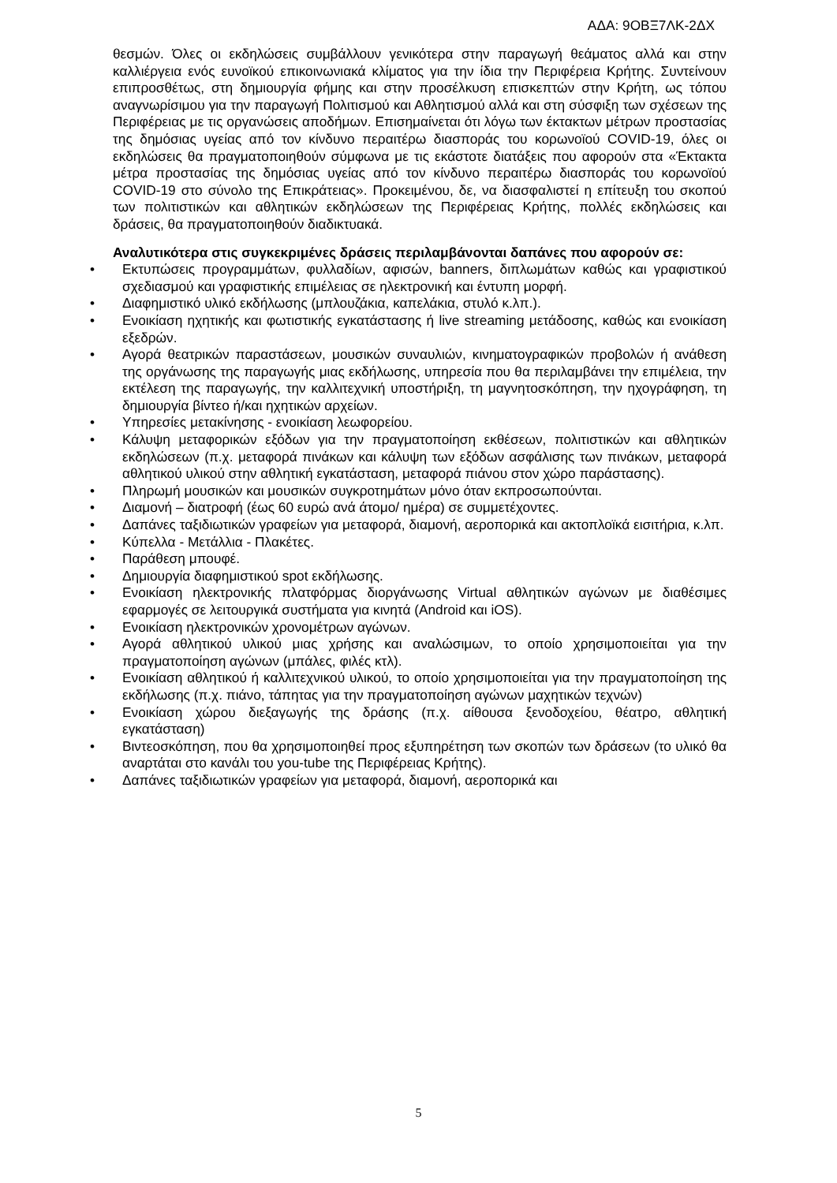ΑΔΑ: 9ΟΒΞ7ΛΚ-2ΔΧ
θεσμών. Όλες οι εκδηλώσεις συμβάλλουν γενικότερα στην παραγωγή θεάματος αλλά και στην καλλιέργεια ενός ευνοϊκού επικοινωνιακά κλίματος για την ίδια την Περιφέρεια Κρήτης. Συντείνουν επιπροσθέτως, στη δημιουργία φήμης και στην προσέλκυση επισκεπτών στην Κρήτη, ως τόπου αναγνωρίσιμου για την παραγωγή Πολιτισμού και Αθλητισμού αλλά και στη σύσφιξη των σχέσεων της Περιφέρειας με τις οργανώσεις αποδήμων. Επισημαίνεται ότι λόγω των έκτακτων μέτρων προστασίας της δημόσιας υγείας από τον κίνδυνο περαιτέρω διασποράς του κορωνοϊού COVID-19, όλες οι εκδηλώσεις θα πραγματοποιηθούν σύμφωνα με τις εκάστοτε διατάξεις που αφορούν στα «Έκτακτα μέτρα προστασίας της δημόσιας υγείας από τον κίνδυνο περαιτέρω διασποράς του κορωνοϊού COVID-19 στο σύνολο της Επικράτειας». Προκειμένου, δε, να διασφαλιστεί η επίτευξη του σκοπού των πολιτιστικών και αθλητικών εκδηλώσεων της Περιφέρειας Κρήτης, πολλές εκδηλώσεις και δράσεις, θα πραγματοποιηθούν διαδικτυακά.
Αναλυτικότερα στις συγκεκριμένες δράσεις περιλαμβάνονται δαπάνες που αφορούν σε:
• Εκτυπώσεις προγραμμάτων, φυλλαδίων, αφισών, banners, διπλωμάτων καθώς και γραφιστικού σχεδιασμού και γραφιστικής επιμέλειας σε ηλεκτρονική και έντυπη μορφή.
• Διαφημιστικό υλικό εκδήλωσης (μπλουζάκια, καπελάκια, στυλό κ.λπ.).
• Ενοικίαση ηχητικής και φωτιστικής εγκατάστασης ή live streaming μετάδοσης, καθώς και ενοικίαση εξεδρών.
• Αγορά θεατρικών παραστάσεων, μουσικών συναυλιών, κινηματογραφικών προβολών ή ανάθεση της οργάνωσης της παραγωγής μιας εκδήλωσης, υπηρεσία που θα περιλαμβάνει την επιμέλεια, την εκτέλεση της παραγωγής, την καλλιτεχνική υποστήριξη, τη μαγνητοσκόπηση, την ηχογράφηση, τη δημιουργία βίντεο ή/και ηχητικών αρχείων.
• Υπηρεσίες μετακίνησης - ενοικίαση λεωφορείου.
• Κάλυψη μεταφορικών εξόδων για την πραγματοποίηση εκθέσεων, πολιτιστικών και αθλητικών εκδηλώσεων (π.χ. μεταφορά πινάκων και κάλυψη των εξόδων ασφάλισης των πινάκων, μεταφορά αθλητικού υλικού στην αθλητική εγκατάσταση, μεταφορά πιάνου στον χώρο παράστασης).
• Πληρωμή μουσικών και μουσικών συγκροτημάτων μόνο όταν εκπροσωπούνται.
• Διαμονή – διατροφή (έως 60 ευρώ ανά άτομο/ ημέρα) σε συμμετέχοντες.
• Δαπάνες ταξιδιωτικών γραφείων για μεταφορά, διαμονή, αεροπορικά και ακτοπλοϊκά εισιτήρια, κ.λπ.
• Κύπελλα - Μετάλλια - Πλακέτες.
• Παράθεση μπουφέ.
• Δημιουργία διαφημιστικού spot εκδήλωσης.
• Ενοικίαση ηλεκτρονικής πλατφόρμας διοργάνωσης Virtual αθλητικών αγώνων με διαθέσιμες εφαρμογές σε λειτουργικά συστήματα για κινητά (Android και iOS).
• Ενοικίαση ηλεκτρονικών χρονομέτρων αγώνων.
• Αγορά αθλητικού υλικού μιας χρήσης και αναλώσιμων, το οποίο χρησιμοποιείται για την πραγματοποίηση αγώνων (μπάλες, φιλές κτλ).
• Ενοικίαση αθλητικού ή καλλιτεχνικού υλικού, το οποίο χρησιμοποιείται για την πραγματοποίηση της εκδήλωσης (π.χ. πιάνο, τάπητας για την πραγματοποίηση αγώνων μαχητικών τεχνών)
• Ενοικίαση χώρου διεξαγωγής της δράσης (π.χ. αίθουσα ξενοδοχείου, θέατρο, αθλητική εγκατάσταση)
• Βιντεοσκόπηση, που θα χρησιμοποιηθεί προς εξυπηρέτηση των σκοπών των δράσεων (το υλικό θα αναρτάται στο κανάλι του you-tube της Περιφέρειας Κρήτης).
• Δαπάνες ταξιδιωτικών γραφείων για μεταφορά, διαμονή, αεροπορικά και
5